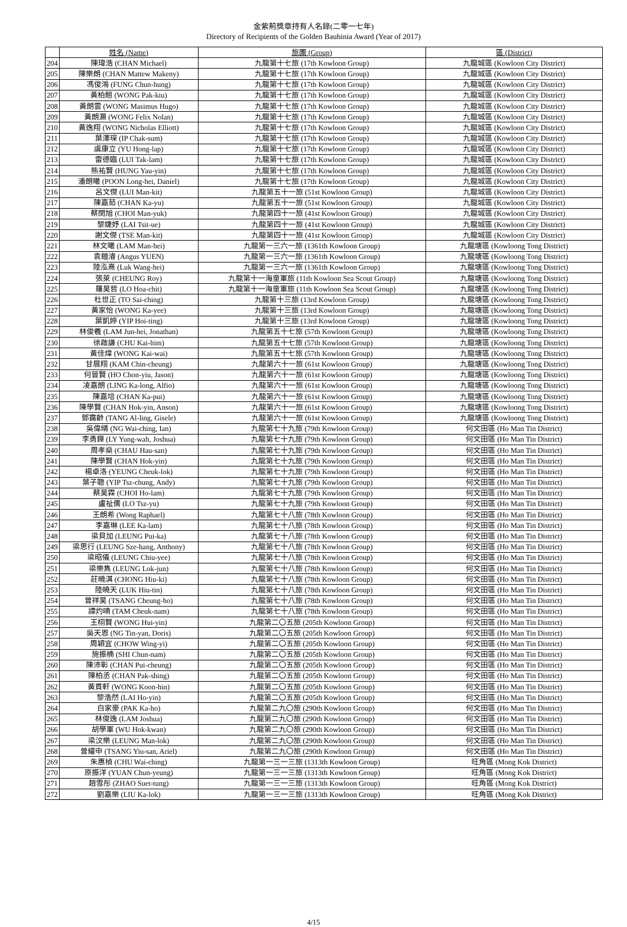金紫荊獎章持有人名錄(二零一七年)
Directory of Recipients of the Golden Bauhinia Award (Year of 2017)
| | 姓名 (Name) | 旅團 (Group) | 區 (District) |
| 204 | 陳瑋浩 (CHAN Michael) | 九龍第十七旅 (17th Kowloon Group) | 九龍城區 (Kowloon City District) |
| 205 | 陳樂朗 (CHAN Mattew Makeny) | 九龍第十七旅 (17th Kowloon Group) | 九龍城區 (Kowloon City District) |
| 206 | 馮俊鴻 (FUNG Chun-hung) | 九龍第十七旅 (17th Kowloon Group) | 九龍城區 (Kowloon City District) |
| 207 | 黃柏翹 (WONG Pak-kiu) | 九龍第十七旅 (17th Kowloon Group) | 九龍城區 (Kowloon City District) |
| 208 | 黃朗雲 (WONG Masimus Hugo) | 九龍第十七旅 (17th Kowloon Group) | 九龍城區 (Kowloon City District) |
| 209 | 黃朗灝 (WONG Felix Nolan) | 九龍第十七旅 (17th Kowloon Group) | 九龍城區 (Kowloon City District) |
| 210 | 黃逸翔 (WONG Nicholas Elliott) | 九龍第十七旅 (17th Kowloon Group) | 九龍城區 (Kowloon City District) |
| 211 | 葉澤琛 (IP Chak-sum) | 九龍第十七旅 (17th Kowloon Group) | 九龍城區 (Kowloon City District) |
| 212 | 虞康立 (YU Hong-lap) | 九龍第十七旅 (17th Kowloon Group) | 九龍城區 (Kowloon City District) |
| 213 | 雷德臨 (LUI Tak-lam) | 九龍第十七旅 (17th Kowloon Group) | 九龍城區 (Kowloon City District) |
| 214 | 熊祐賢 (HUNG Yau-yin) | 九龍第十七旅 (17th Kowloon Group) | 九龍城區 (Kowloon City District) |
| 215 | 潘朗曦 (POON Long-hei, Daniel) | 九龍第十七旅 (17th Kowloon Group) | 九龍城區 (Kowloon City District) |
| 216 | 呂文傑 (LUI Man-kit) | 九龍第五十一旅 (51st Kowloon Group) | 九龍城區 (Kowloon City District) |
| 217 | 陳嘉茹 (CHAN Ka-yu) | 九龍第五十一旅 (51st Kowloon Group) | 九龍城區 (Kowloon City District) |
| 218 | 蔡閔旭 (CHOI Man-yuk) | 九龍第四十一旅 (41st Kowloon Group) | 九龍城區 (Kowloon City District) |
| 219 | 黎婕妤 (LAI Tsit-ue) | 九龍第四十一旅 (41st Kowloon Group) | 九龍城區 (Kowloon City District) |
| 220 | 謝文傑 (TSE Man-kit) | 九龍第四十一旅 (41st Kowloon Group) | 九龍城區 (Kowloon City District) |
| 221 | 林文曦 (LAM Man-hei) | 九龍第一三六一旅 (1361th Kowloon Group) | 九龍塘區 (Kowloong Tong District) |
| 222 | 袁鎧濬 (Angus YUEN) | 九龍第一三六一旅 (1361th Kowloon Group) | 九龍塘區 (Kowloong Tong District) |
| 223 | 陸泓熹 (Luk Wang-hei) | 九龍第一三六一旅 (1361th Kowloon Group) | 九龍塘區 (Kowloong Tong District) |
| 224 | 張萊 (CHEUNG Roy) | 九龍第十一海童軍旅 (11th Kowloon Sea Scout Group) | 九龍塘區 (Kowloong Tong District) |
| 225 | 羅昊哲 (LO Hoa-chit) | 九龍第十一海童軍旅 (11th Kowloon Sea Scout Group) | 九龍塘區 (Kowloong Tong District) |
| 226 | 杜世正 (TO Sai-ching) | 九龍第十三旅 (13rd Kowloon Group) | 九龍塘區 (Kowloong Tong District) |
| 227 | 黃家怡 (WONG Ka-yee) | 九龍第十三旅 (13rd Kowloon Group) | 九龍塘區 (Kowloong Tong District) |
| 228 | 葉凱婷 (YIP Hoi-ting) | 九龍第十三旅 (13rd Kowloon Group) | 九龍塘區 (Kowloong Tong District) |
| 229 | 林俊羲 (LAM Jun-hei, Jonathan) | 九龍第五十七旅 (57th Kowloon Group) | 九龍塘區 (Kowloong Tong District) |
| 230 | 徐啟謙 (CHU Kai-him) | 九龍第五十七旅 (57th Kowloon Group) | 九龍塘區 (Kowloong Tong District) |
| 231 | 黃佳煒 (WONG Kai-wai) | 九龍第五十七旅 (57th Kowloon Group) | 九龍塘區 (Kowloong Tong District) |
| 232 | 甘展翔 (KAM Chin-cheung) | 九龍第六十一旅 (61st Kowloon Group) | 九龍塘區 (Kowloong Tong District) |
| 233 | 何晉賢 (HO Chon-yiu, Jason) | 九龍第六十一旅 (61st Kowloon Group) | 九龍塘區 (Kowloong Tong District) |
| 234 | 凌嘉朗 (LING Ka-long, Alfio) | 九龍第六十一旅 (61st Kowloon Group) | 九龍塘區 (Kowloong Tong District) |
| 235 | 陳嘉培 (CHAN Ka-pui) | 九龍第六十一旅 (61st Kowloon Group) | 九龍塘區 (Kowloong Tong District) |
| 236 | 陳學賢 (CHAN Hok-yin, Anson) | 九龍第六十一旅 (61st Kowloon Group) | 九龍塘區 (Kowloong Tong District) |
| 237 | 鄧靄齡 (TANG Al-ling, Gisele) | 九龍第六十一旅 (61st Kowloon Group) | 九龍塘區 (Kowloong Tong District) |
| 238 | 吳偉晴 (NG Wai-ching, Ian) | 九龍第七十九旅 (79th Kowloon Group) | 何文田區 (Ho Man Tin District) |
| 239 | 李勇鏵 (LY Yung-wah, Joshua) | 九龍第七十九旅 (79th Kowloon Group) | 何文田區 (Ho Man Tin District) |
| 240 | 周孝燊 (CHAU Hau-san) | 九龍第七十九旅 (79th Kowloon Group) | 何文田區 (Ho Man Tin District) |
| 241 | 陳學賢 (CHAN Hok-yin) | 九龍第七十九旅 (79th Kowloon Group) | 何文田區 (Ho Man Tin District) |
| 242 | 楊卓洛 (YEUNG Cheuk-lok) | 九龍第七十九旅 (79th Kowloon Group) | 何文田區 (Ho Man Tin District) |
| 243 | 葉子聰 (YIP Tsz-chung, Andy) | 九龍第七十九旅 (79th Kowloon Group) | 何文田區 (Ho Man Tin District) |
| 244 | 蔡昊霖 (CHOI Ho-lam) | 九龍第七十九旅 (79th Kowloon Group) | 何文田區 (Ho Man Tin District) |
| 245 | 盧祉儒 (LO Tsz-yu) | 九龍第七十九旅 (79th Kowloon Group) | 何文田區 (Ho Man Tin District) |
| 246 | 王朗希 (Wong Raphael) | 九龍第七十八旅 (78th Kowloon Group) | 何文田區 (Ho Man Tin District) |
| 247 | 李嘉琳 (LEE Ka-lam) | 九龍第七十八旅 (78th Kowloon Group) | 何文田區 (Ho Man Tin District) |
| 248 | 梁貝加 (LEUNG Pui-ka) | 九龍第七十八旅 (78th Kowloon Group) | 何文田區 (Ho Man Tin District) |
| 249 | 梁思行 (LEUNG Sze-hang, Anthony) | 九龍第七十八旅 (78th Kowloon Group) | 何文田區 (Ho Man Tin District) |
| 250 | 梁昭儀 (LEUNG Chiu-yee) | 九龍第七十八旅 (78th Kowloon Group) | 何文田區 (Ho Man Tin District) |
| 251 | 梁樂雋 (LEUNG Lok-jun) | 九龍第七十八旅 (78th Kowloon Group) | 何文田區 (Ho Man Tin District) |
| 252 | 莊曉淇 (CHONG Hiu-ki) | 九龍第七十八旅 (78th Kowloon Group) | 何文田區 (Ho Man Tin District) |
| 253 | 陸曉天 (LUK Hiu-tin) | 九龍第七十八旅 (78th Kowloon Group) | 何文田區 (Ho Man Tin District) |
| 254 | 曾祥昊 (TSANG Cheung-ho) | 九龍第七十八旅 (78th Kowloon Group) | 何文田區 (Ho Man Tin District) |
| 255 | 譚灼喃 (TAM Cheuk-nam) | 九龍第七十八旅 (78th Kowloon Group) | 何文田區 (Ho Man Tin District) |
| 256 | 王栩賢 (WONG Hui-yin) | 九龍第二〇五旅 (205th Kowloon Group) | 何文田區 (Ho Man Tin District) |
| 257 | 吳天恩 (NG Tin-yan, Doris) | 九龍第二〇五旅 (205th Kowloon Group) | 何文田區 (Ho Man Tin District) |
| 258 | 周穎宜 (CHOW Wing-yi) | 九龍第二〇五旅 (205th Kowloon Group) | 何文田區 (Ho Man Tin District) |
| 259 | 施振楠 (SHI Chun-nam) | 九龍第二〇五旅 (205th Kowloon Group) | 何文田區 (Ho Man Tin District) |
| 260 | 陳沛彰 (CHAN Pui-cheung) | 九龍第二〇五旅 (205th Kowloon Group) | 何文田區 (Ho Man Tin District) |
| 261 | 陳柏丞 (CHAN Pak-shing) | 九龍第二〇五旅 (205th Kowloon Group) | 何文田區 (Ho Man Tin District) |
| 262 | 黃貫軒 (WONG Koon-hin) | 九龍第二〇五旅 (205th Kowloon Group) | 何文田區 (Ho Man Tin District) |
| 263 | 黎浩然 (LAI Ho-yin) | 九龍第二〇五旅 (205th Kowloon Group) | 何文田區 (Ho Man Tin District) |
| 264 | 白家豪 (PAK Ka-ho) | 九龍第二九〇旅 (290th Kowloon Group) | 何文田區 (Ho Man Tin District) |
| 265 | 林俊逸 (LAM Joshua) | 九龍第二九〇旅 (290th Kowloon Group) | 何文田區 (Ho Man Tin District) |
| 266 | 胡學軍 (WU Hok-kwan) | 九龍第二九〇旅 (290th Kowloon Group) | 何文田區 (Ho Man Tin District) |
| 267 | 梁汶樂 (LEUNG Man-lok) | 九龍第二九〇旅 (290th Kowloon Group) | 何文田區 (Ho Man Tin District) |
| 268 | 曾耀申 (TSANG Yiu-san, Ariel) | 九龍第二九〇旅 (290th Kowloon Group) | 何文田區 (Ho Man Tin District) |
| 269 | 朱惠楨 (CHU Wai-ching) | 九龍第一三一三旅 (1313th Kowloon Group) | 旺角區 (Mong Kok District) |
| 270 | 原振洋 (YUAN Chun-yeung) | 九龍第一三一三旅 (1313th Kowloon Group) | 旺角區 (Mong Kok District) |
| 271 | 趙雪彤 (ZHAO Suet-tung) | 九龍第一三一三旅 (1313th Kowloon Group) | 旺角區 (Mong Kok District) |
| 272 | 劉嘉樂 (LIU Ka-lok) | 九龍第一三一三旅 (1313th Kowloon Group) | 旺角區 (Mong Kok District) |
4/15